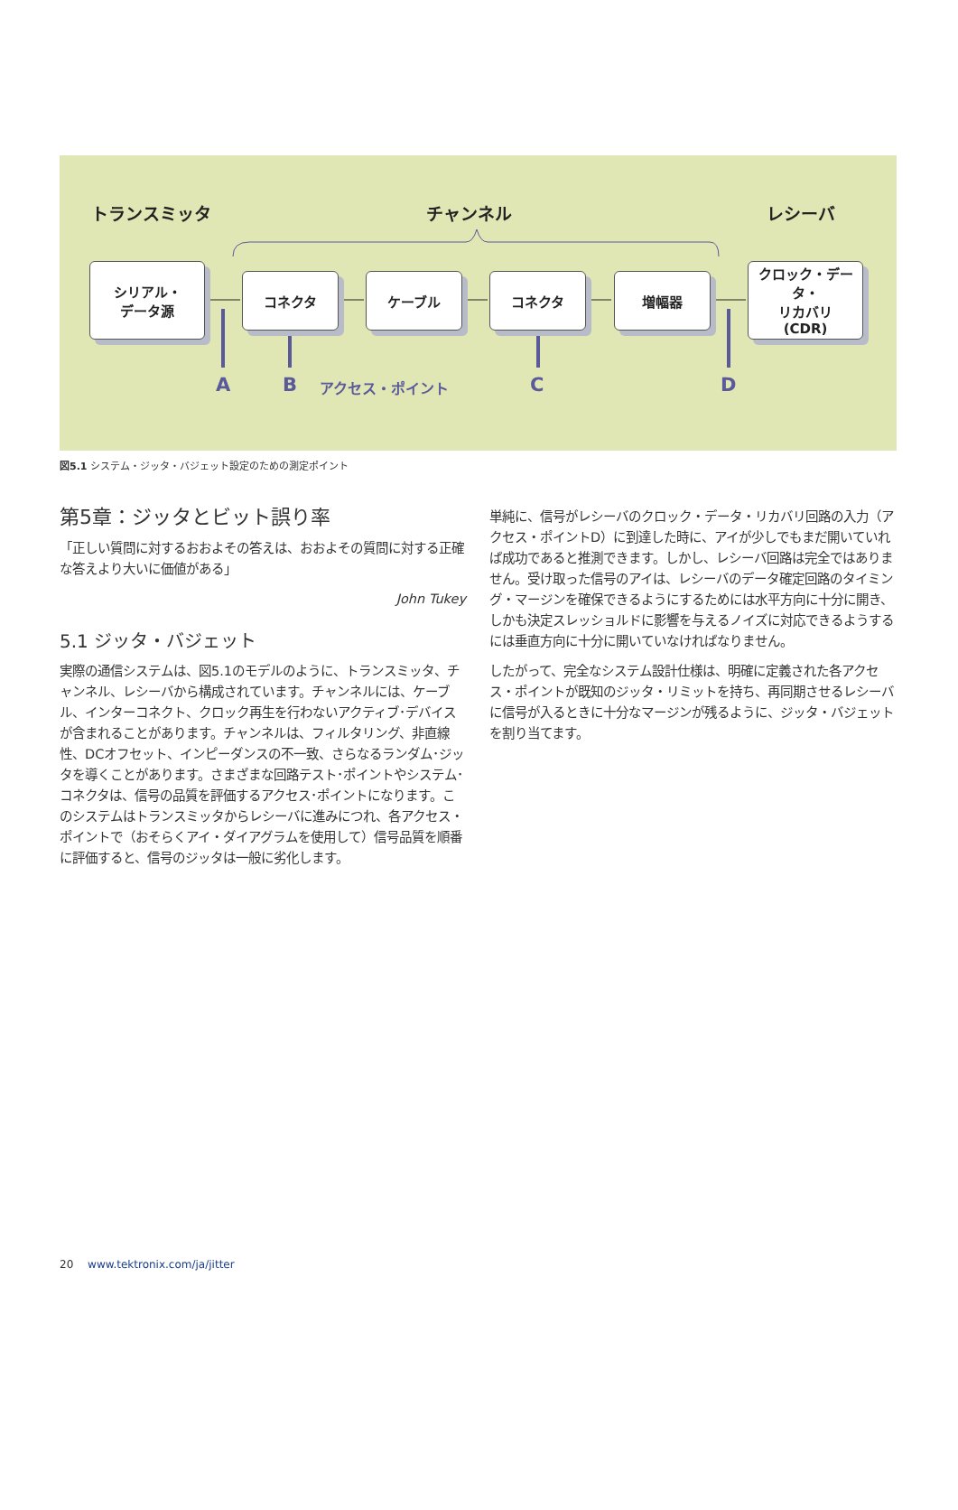トランスミッタ チャンネル レシーバ
シリアル・
データ源
コネクタ ケーブル コネクタ 増幅器
クロック・データ・
リカバリ
(CDR)
A B アクセス・ポイント C D
図5.1 システム・ジッタ・バジェット設定のための測定ポイント
第5章：ジッタとビット誤り率
「正しい質問に対するおおよその答えは、おおよその質問に対する正確な答えより大いに価値がある」
John Tukey
5.1 ジッタ・バジェット
実際の通信システムは、図5.1のモデルのように、トランスミッタ、チャンネル、レシーバから構成されています。チャンネルには、ケーブル、インターコネクト、クロック再生を行わないアクティブ･デバイスが含まれることがあります。チャンネルは、フィルタリング、非直線性、DCオフセット、インピーダンスの不一致、さらなるランダム･ジッタを導くことがあります。さまざまな回路テスト･ポイントやシステム･コネクタは、信号の品質を評価するアクセス･ポイントになります。このシステムはトランスミッタからレシーバに進みにつれ、各アクセス・ポイントで（おそらくアイ・ダイアグラムを使用して）信号品質を順番に評価すると、信号のジッタは一般に劣化します。
単純に、信号がレシーバのクロック・データ・リカバリ回路の入力（アクセス・ポイントD）に到達した時に、アイが少しでもまだ開いていれば成功であると推測できます。しかし、レシーバ回路は完全ではありません。受け取った信号のアイは、レシーバのデータ確定回路のタイミング・マージンを確保できるようにするためには水平方向に十分に開き、しかも決定スレッショルドに影響を与えるノイズに対応できるようするには垂直方向に十分に開いていなければなりません。
したがって、完全なシステム設計仕様は、明確に定義された各アクセス・ポイントが既知のジッタ・リミットを持ち、再同期させるレシーバに信号が入るときに十分なマージンが残るように、ジッタ・バジェットを割り当てます。
20 www.tektronix.com/ja/jitter